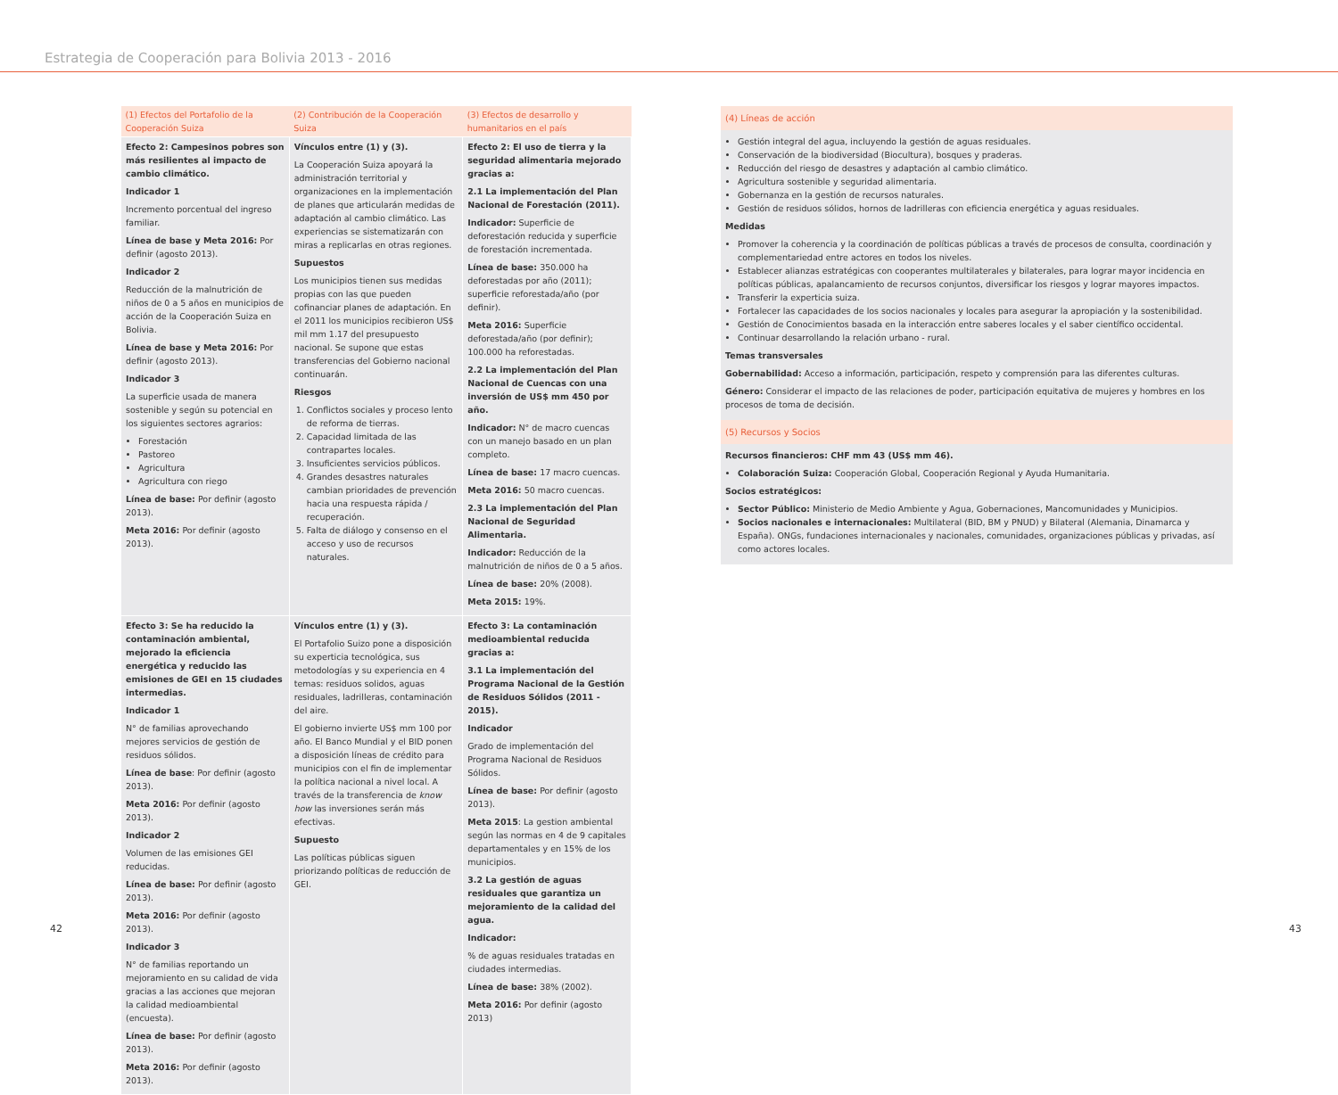Estrategia de Cooperación para Bolivia 2013 - 2016
| (1) Efectos del Portafolio de la Cooperación Suiza | (2) Contribución de la Cooperación Suiza | (3) Efectos de desarrollo y humanitarios en el país |
| --- | --- | --- |
| Efecto 2: Campesinos pobres son más resilientes al impacto de cambio climático. Indicador 1 Incremento porcentual del ingreso familiar. Línea de base y Meta 2016: Por definir (agosto 2013). Indicador 2 Reducción de la malnutrición de niños de 0 a 5 años en municipios de acción de la Cooperación Suiza en Bolivia. Línea de base y Meta 2016: Por definir (agosto 2013). Indicador 3 La superficie usada de manera sostenible y según su potencial en los siguientes sectores agrarios: Forestación Pastoreo Agricultura Agricultura con riego Línea de base: Por definir (agosto 2013). Meta 2016: Por definir (agosto 2013). | Vínculos entre (1) y (3). La Cooperación Suiza apoyará la administración territorial y organizaciones en la implementación de planes que articularán medidas de adaptación al cambio climático. Las experiencias se sistematizarán con miras a replicarlas en otras regiones. Supuestos Los municipios tienen sus medidas propias con las que pueden cofinanciar planes de adaptación. En el 2011 los municipios recibieron US$ mil mm 1.17 del presupuesto nacional. Se supone que estas transferencias del Gobierno nacional continuarán. Riesgos 1. Conflictos sociales y proceso lento de reforma de tierras. 2. Capacidad limitada de las contrapartes locales. 3. Insuficientes servicios públicos. 4. Grandes desastres naturales cambian prioridades de prevención hacia una respuesta rápida / recuperación. 5. Falta de diálogo y consenso en el acceso y uso de recursos naturales. | Efecto 2: El uso de tierra y la seguridad alimentaria mejorado gracias a: 2.1 La implementación del Plan Nacional de Forestación (2011). Indicador: Superficie de deforestación reducida y superficie de forestación incrementada. Línea de base: 350.000 ha deforestadas por año (2011); superficie reforestada/año (por definir). Meta 2016: Superficie deforestada/año (por definir); 100.000 ha reforestadas. 2.2 La implementación del Plan Nacional de Cuencas con una inversión de US$ mm 450 por año. Indicador: N° de macro cuencas con un manejo basado en un plan completo. Línea de base: 17 macro cuencas. Meta 2016: 50 macro cuencas. 2.3 La implementación del Plan Nacional de Seguridad Alimentaria. Indicador: Reducción de la malnutrición de niños de 0 a 5 años. Línea de base: 20% (2008). Meta 2015: 19%. |
| Efecto 3: Se ha reducido la contaminación ambiental, mejorado la eficiencia energética y reducido las emisiones de GEI en 15 ciudades intermedias. Indicador 1 N° de familias aprovechando mejores servicios de gestión de residuos sólidos. Línea de base : Por definir (agosto 2013). Meta 2016: Por definir (agosto 2013). Indicador 2 Volumen de las emisiones GEI reducidas. Línea de base: Por definir (agosto 2013). Meta 2016: Por definir (agosto 2013). Indicador 3 N° de familias reportando un mejoramiento en su calidad de vida gracias a las acciones que mejoran la calidad medioambiental (encuesta). Línea de base: Por definir (agosto 2013). Meta 2016: Por definir (agosto 2013). | Vínculos entre (1) y (3). El Portafolio Suizo pone a disposición su experticia tecnológica, sus metodologías y su experiencia en 4 temas: residuos solidos, aguas residuales, ladrilleras, contaminación del aire. El gobierno invierte US$ mm 100 por año. El Banco Mundial y el BID ponen a disposición líneas de crédito para municipios con el fin de implementar la política nacional a nivel local. A través de la transferencia de know how las inversiones serán más efectivas. Supuesto Las políticas públicas siguen priorizando políticas de reducción de GEI. | Efecto 3: La contaminación medioambiental reducida gracias a: 3.1 La implementación del Programa Nacional de la Gestión de Residuos Sólidos (2011 - 2015). Indicador Grado de implementación del Programa Nacional de Residuos Sólidos. Línea de base: Por definir (agosto 2013). Meta 2015 : La gestion ambiental según las normas en 4 de 9 capitales departamentales y en 15% de los municipios. 3.2 La gestión de aguas residuales que garantiza un mejoramiento de la calidad del agua. Indicador: % de aguas residuales tratadas en ciudades intermedias. Línea de base: 38% (2002). Meta 2016: Por definir (agosto 2013) |
(4) Líneas de acción
Gestión integral del agua, incluyendo la gestión de aguas residuales.
Conservación de la biodiversidad (Biocultura), bosques y praderas.
Reducción del riesgo de desastres y adaptación al cambio climático.
Agricultura sostenible y seguridad alimentaria.
Gobernanza en la gestión de recursos naturales.
Gestión de residuos sólidos, hornos de ladrilleras con eficiencia energética y aguas residuales.
Medidas
Promover la coherencia y la coordinación de políticas públicas a través de procesos de consulta, coordinación y complementariedad entre actores en todos los niveles.
Establecer alianzas estratégicas con cooperantes multilaterales y bilaterales, para lograr mayor incidencia en políticas públicas, apalancamiento de recursos conjuntos, diversificar los riesgos y lograr mayores impactos.
Transferir la experticia suiza.
Fortalecer las capacidades de los socios nacionales y locales para asegurar la apropiación y la sostenibilidad.
Gestión de Conocimientos basada en la interacción entre saberes locales y el saber científico occidental.
Continuar desarrollando la relación urbano - rural.
Temas transversales
Gobernabilidad: Acceso a información, participación, respeto y comprensión para las diferentes culturas.
Género: Considerar el impacto de las relaciones de poder, participación equitativa de mujeres y hombres en los procesos de toma de decisión.
(5) Recursos y Socios
Recursos financieros: CHF mm 43 (US$ mm 46).
Colaboración Suiza: Cooperación Global, Cooperación Regional y Ayuda Humanitaria.
Socios estratégicos:
Sector Público: Ministerio de Medio Ambiente y Agua, Gobernaciones, Mancomunidades y Municipios.
Socios nacionales e internacionales: Multilateral (BID, BM y PNUD) y Bilateral (Alemania, Dinamarca y España). ONGs, fundaciones internacionales y nacionales, comunidades, organizaciones públicas y privadas, así como actores locales.
42 43